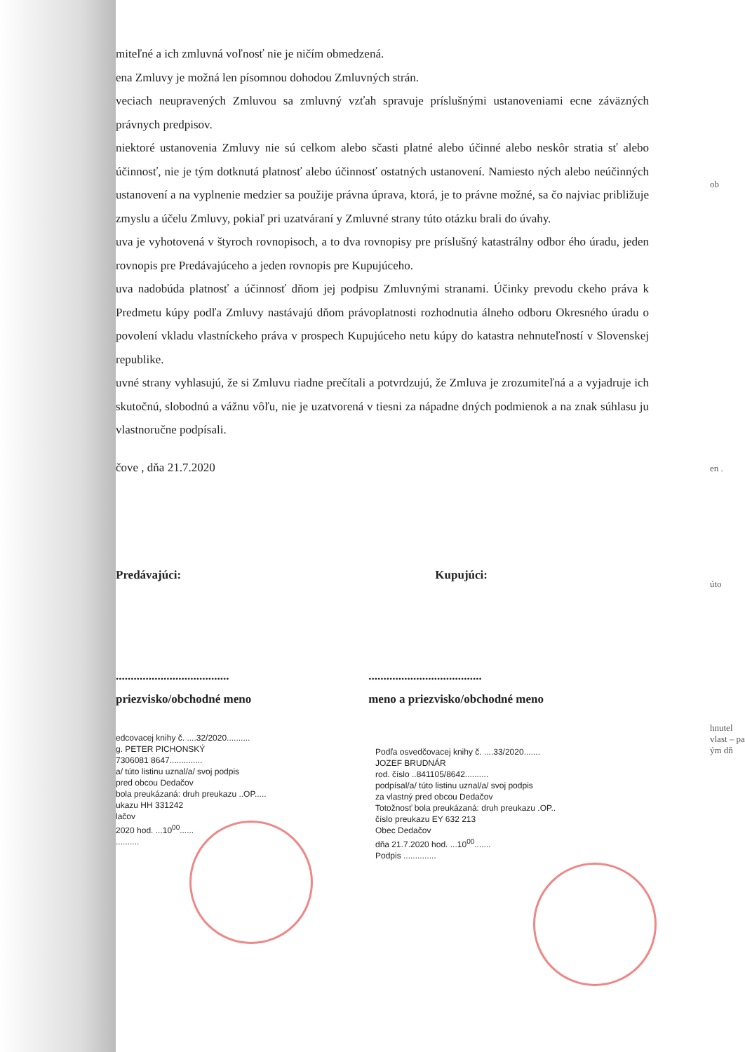miteľné a ich zmluvná voľnosť nie je ničím obmedzená.
ena Zmluvy je možná len písomnou dohodou Zmluvných strán.
veciach neupravených Zmluvou sa zmluvný vzťah spravuje príslušnými ustanoveniami ecne záväzných právnych predpisov.
niektoré ustanovenia Zmluvy nie sú celkom alebo sčasti platné alebo účinné alebo neskôr stratia sť alebo účinnosť, nie je tým dotknutá platnosť alebo účinnosť ostatných ustanovení. Namiesto ných alebo neúčinných ustanovení a na vyplnenie medzier sa použije právna úprava, ktorá, je to právne možné, sa čo najviac približuje zmyslu a účelu Zmluvy, pokiaľ pri uzatváraní y Zmluvné strany túto otázku brali do úvahy.
uva je vyhotovená v štyroch rovnopisoch, a to dva rovnopisy pre príslušný katastrálny odbor ého úradu, jeden rovnopis pre Predávajúceho a jeden rovnopis pre Kupujúceho.
uva nadobúda platnosť a účinnosť dňom jej podpisu Zmluvnými stranami. Účinky prevodu ckeho práva k Predmetu kúpy podľa Zmluvy nastávajú dňom právoplatnosti rozhodnutia álneho odboru Okresného úradu o povolení vkladu vlastníckeho práva v prospech Kupujúceho netu kúpy do katastra nehnuteľností v Slovenskej republike.
uvné strany vyhlasujú, že si Zmluvu riadne prečítali a potvrdzujú, že Zmluva je zrozumiteľná a a vyjadruje ich skutočnú, slobodnú a vážnu vôľu, nie je uzatvorená v tiesni za nápadne dných podmienok a na znak súhlasu ju vlastnoručne podpísali.
čove , dňa 21.7.2020
Predávajúci: Kupujúci:
......................................
priezvisko/obchodné meno......................................
meno a priezvisko/obchodné meno
edcovacej knihy č. ....32/2020..........
g. PETER PICHONSKÝ
7306081 8647..............
a/ túto listinu uznal/a/ svoj podpis
pred obcou Dedačov
bola preukázaná: druh preukazu ..OP.....
ukazu HH 331242
lačov
2020 hod. ...10<sup>00</sup>......
..........
Podľa osvedčovacej knihy č. ....33/2020.......
JOZEF BRUDNÁR
rod. číslo ..841105/8642..........
podpísal/a/ túto listinu uznal/a/ svoj podpis
za vlastný pred obcou Dedačov
Totožnosť bola preukázaná: druh preukazu .OP..
číslo preukazu EY 632 213
Obec Dedačov
dňa 21.7.2020 hod. ...10<sup>00</sup>.......
Podpis ..............
ob
en .
úto
hnutel vlast – pa ým dň